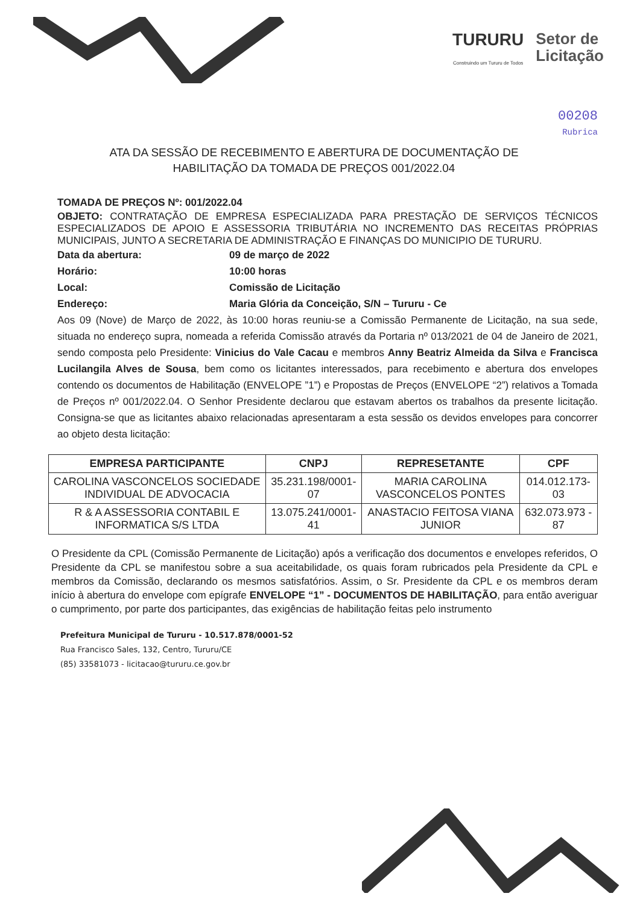TURURU
Construindo um Tururu de Todos
Setor de
Licitação
00208
Rubrica
ATA DA SESSÃO DE RECEBIMENTO E ABERTURA DE DOCUMENTAÇÃO DE HABILITAÇÃO DA TOMADA DE PREÇOS 001/2022.04
TOMADA DE PREÇOS Nº: 001/2022.04
OBJETO: CONTRATAÇÃO DE EMPRESA ESPECIALIZADA PARA PRESTAÇÃO DE SERVIÇOS TÉCNICOS ESPECIALIZADOS DE APOIO E ASSESSORIA TRIBUTÁRIA NO INCREMENTO DAS RECEITAS PRÓPRIAS MUNICIPAIS, JUNTO A SECRETARIA DE ADMINISTRAÇÃO E FINANÇAS DO MUNICIPIO DE TURURU.
Data da abertura: 09 de março de 2022 Horário: 10:00 horas Local: Comissão de Licitação Endereço: Maria Glória da Conceição, S/N – Tururu - Ce
Aos 09 (Nove) de Março de 2022, às 10:00 horas reuniu-se a Comissão Permanente de Licitação, na sua sede, situada no endereço supra, nomeada a referida Comissão através da Portaria nº 013/2021 de 04 de Janeiro de 2021, sendo composta pelo Presidente: Vinicius do Vale Cacau e membros Anny Beatriz Almeida da Silva e Francisca Lucilangila Alves de Sousa, bem como os licitantes interessados, para recebimento e abertura dos envelopes contendo os documentos de Habilitação (ENVELOPE ”1”) e Propostas de Preços (ENVELOPE “2”) relativos a Tomada de Preços nº 001/2022.04. O Senhor Presidente declarou que estavam abertos os trabalhos da presente licitação. Consigna-se que as licitantes abaixo relacionadas apresentaram a esta sessão os devidos envelopes para concorrer ao objeto desta licitação:
| EMPRESA PARTICIPANTE | CNPJ | REPRESETANTE | CPF |
| --- | --- | --- | --- |
| CAROLINA VASCONCELOS SOCIEDADE INDIVIDUAL DE ADVOCACIA | 35.231.198/0001-07 | MARIA CAROLINA VASCONCELOS PONTES | 014.012.173-03 |
| R & A ASSESSORIA CONTABIL E INFORMATICA S/S LTDA | 13.075.241/0001-41 | ANASTACIO FEITOSA VIANA JUNIOR | 632.073.973 - 87 |
O Presidente da CPL (Comissão Permanente de Licitação) após a verificação dos documentos e envelopes referidos, O Presidente da CPL se manifestou sobre a sua aceitabilidade, os quais foram rubricados pela Presidente da CPL e membros da Comissão, declarando os mesmos satisfatórios. Assim, o Sr. Presidente da CPL e os membros deram início à abertura do envelope com epígrafe ENVELOPE “1” - DOCUMENTOS DE HABILITAÇÃO, para então averiguar o cumprimento, por parte dos participantes, das exigências de habilitação feitas pelo instrumento
Prefeitura Municipal de Tururu - 10.517.878/0001-52
Rua Francisco Sales, 132, Centro, Tururu/CE
(85) 33581073 - licitacao@tururu.ce.gov.br